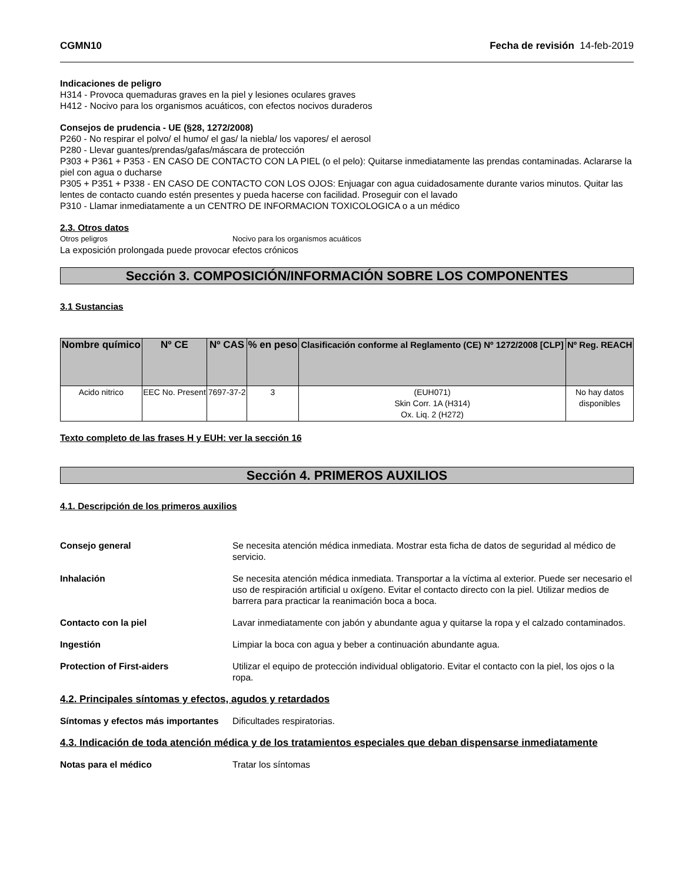CGMN10 Fecha de revisión 14-feb-2019
Indicaciones de peligro
H314 - Provoca quemaduras graves en la piel y lesiones oculares graves
H412 - Nocivo para los organismos acuáticos, con efectos nocivos duraderos
Consejos de prudencia - UE (§28, 1272/2008)
P260 - No respirar el polvo/ el humo/ el gas/ la niebla/ los vapores/ el aerosol
P280 - Llevar guantes/prendas/gafas/máscara de protección
P303 + P361 + P353 - EN CASO DE CONTACTO CON LA PIEL (o el pelo): Quitarse inmediatamente las prendas contaminadas. Aclararse la piel con agua o ducharse
P305 + P351 + P338 - EN CASO DE CONTACTO CON LOS OJOS: Enjuagar con agua cuidadosamente durante varios minutos. Quitar las lentes de contacto cuando estén presentes y pueda hacerse con facilidad. Proseguir con el lavado
P310 - Llamar inmediatamente a un CENTRO DE INFORMACION TOXICOLOGICA o a un médico
2.3. Otros datos
Otros peligros Nocivo para los organismos acuáticos
La exposición prolongada puede provocar efectos crónicos
Sección 3. COMPOSICIÓN/INFORMACIÓN SOBRE LOS COMPONENTES
3.1 Sustancias
| Nombre químico | Nº CE | Nº CAS | % en peso | Clasificación conforme al Reglamento (CE) Nº 1272/2008 [CLP] | Nº Reg. REACH |
| --- | --- | --- | --- | --- | --- |
| Acido nitrico | EEC No. Present | 7697-37-2 | 3 | (EUH071) Skin Corr. 1A (H314) Ox. Liq. 2 (H272) | No hay datos disponibles |
Texto completo de las frases H y EUH: ver la sección 16
Sección 4. PRIMEROS AUXILIOS
4.1. Descripción de los primeros auxilios
Consejo general Se necesita atención médica inmediata. Mostrar esta ficha de datos de seguridad al médico de servicio.
Inhalación Se necesita atención médica inmediata. Transportar a la víctima al exterior. Puede ser necesario el uso de respiración artificial u oxígeno. Evitar el contacto directo con la piel. Utilizar medios de barrera para practicar la reanimación boca a boca.
Contacto con la piel Lavar inmediatamente con jabón y abundante agua y quitarse la ropa y el calzado contaminados.
Ingestión Limpiar la boca con agua y beber a continuación abundante agua.
Protection of First-aiders Utilizar el equipo de protección individual obligatorio. Evitar el contacto con la piel, los ojos o la ropa.
4.2. Principales síntomas y efectos, agudos y retardados
Síntomas y efectos más importantes
Dificultades respiratorias.
4.3. Indicación de toda atención médica y de los tratamientos especiales que deban dispensarse inmediatamente
Notas para el médico Tratar los síntomas